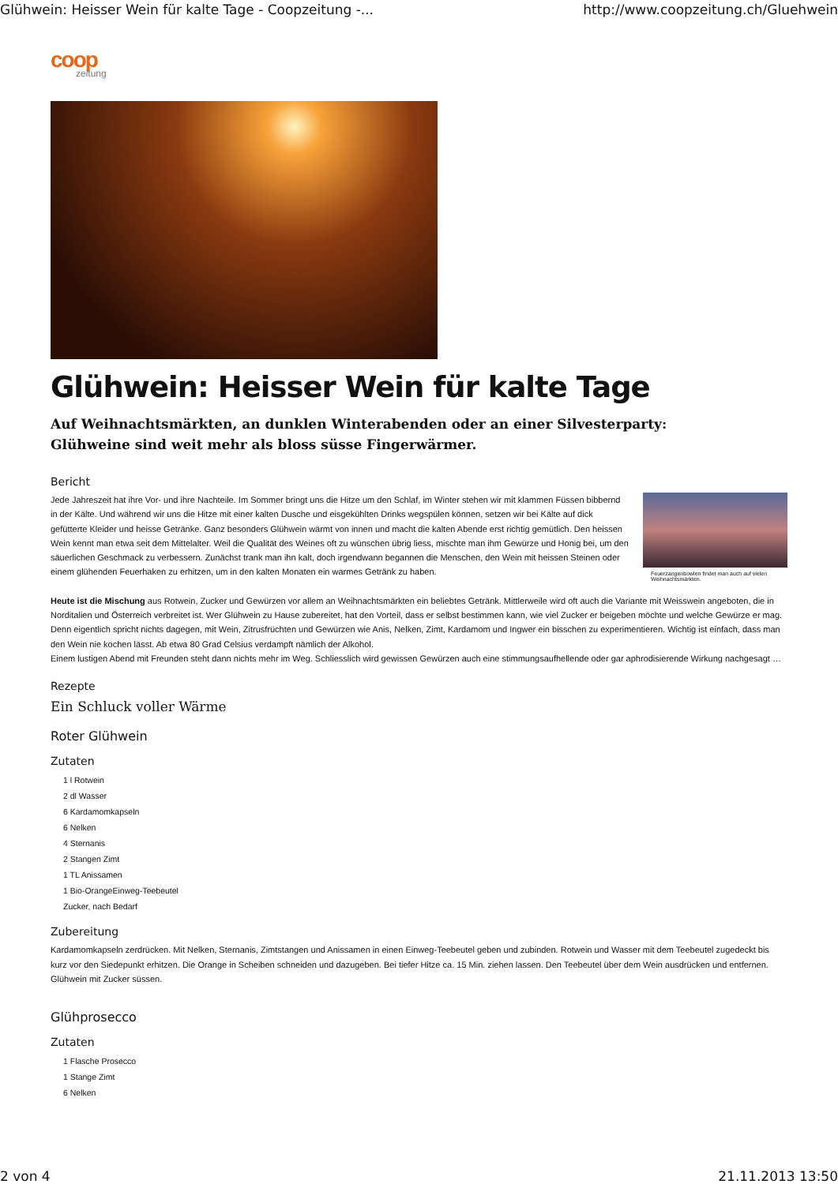Glühwein: Heisser Wein für kalte Tage - Coopzeitung -... http://www.coopzeitung.ch/Gluehwein
coop
zeitung
Glühwein: Heisser Wein für kalte Tage
Auf Weihnachtsmärkten, an dunklen Winterabenden oder an einer Silvesterparty: Glühweine sind weit mehr als bloss süsse Fingerwärmer.
Bericht
Jede Jahreszeit hat ihre Vor- und ihre Nachteile. Im Sommer bringt uns die Hitze um den Schlaf, im Winter stehen wir mit klammen Füssen bibbernd in der Kälte. Und während wir uns die Hitze mit einer kalten Dusche und eisgekühlten Drinks wegspülen können, setzen wir bei Kälte auf dick gefütterte Kleider und heisse Getränke. Ganz besonders Glühwein wärmt von innen und macht die kalten Abende erst richtig gemütlich. Den heissen Wein kennt man etwa seit dem Mittelalter. Weil die Qualität des Weines oft zu wünschen übrig liess, mischte man ihm Gewürze und Honig bei, um den säuerlichen Geschmack zu verbessern. Zunächst trank man ihn kalt, doch irgendwann begannen die Menschen, den Wein mit heissen Steinen oder einem glühenden Feuerhaken zu erhitzen, um in den kalten Monaten ein warmes Getränk zu haben.
Feuerzangenbowlen findet man auch auf vielen Weihnachtsmärkten.
Heute ist die Mischung aus Rotwein, Zucker und Gewürzen vor allem an Weihnachtsmärkten ein beliebtes Getränk. Mittlerweile wird oft auch die Variante mit Weisswein angeboten, die in Norditalien und Österreich verbreitet ist. Wer Glühwein zu Hause zubereitet, hat den Vorteil, dass er selbst bestimmen kann, wie viel Zucker er beigeben möchte und welche Gewürze er mag. Denn eigentlich spricht nichts dagegen, mit Wein, Zitrusfrüchten und Gewürzen wie Anis, Nelken, Zimt, Kardamom und Ingwer ein bisschen zu experimentieren. Wichtig ist einfach, dass man den Wein nie kochen lässt. Ab etwa 80 Grad Celsius verdampft nämlich der Alkohol.
Einem lustigen Abend mit Freunden steht dann nichts mehr im Weg. Schliesslich wird gewissen Gewürzen auch eine stimmungsaufhellende oder gar aphrodisierende Wirkung nachgesagt …
Rezepte
Ein Schluck voller Wärme
Roter Glühwein
Zutaten
1 l Rotwein
2 dl Wasser
6 Kardamomkapseln
6 Nelken
4 Sternanis
2 Stangen Zimt
1 TL Anissamen
1 Bio-OrangeEinweg-Teebeutel
Zucker, nach Bedarf
Zubereitung
Kardamomkapseln zerdrücken. Mit Nelken, Sternanis, Zimtstangen und Anissamen in einen Einweg-Teebeutel geben und zubinden. Rotwein und Wasser mit dem Teebeutel zugedeckt bis kurz vor den Siedepunkt erhitzen. Die Orange in Scheiben schneiden und dazugeben. Bei tiefer Hitze ca. 15 Min. ziehen lassen. Den Teebeutel über dem Wein ausdrücken und entfernen. Glühwein mit Zucker süssen.
Glühprosecco
Zutaten
1 Flasche Prosecco
1 Stange Zimt
6 Nelken
2 von 4 21.11.2013 13:50